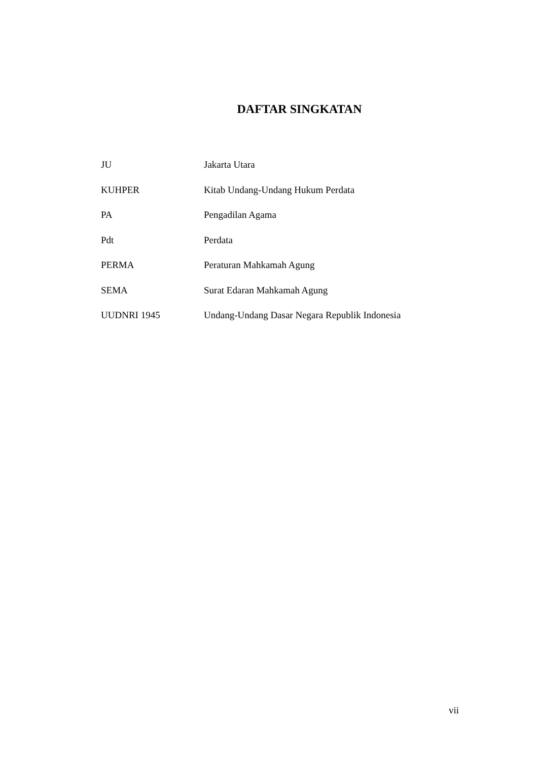DAFTAR SINGKATAN
| JU | Jakarta Utara |
| KUHPER | Kitab Undang-Undang Hukum Perdata |
| PA | Pengadilan Agama |
| Pdt | Perdata |
| PERMA | Peraturan Mahkamah Agung |
| SEMA | Surat Edaran Mahkamah Agung |
| UUDNRI 1945 | Undang-Undang Dasar Negara Republik Indonesia |
vii